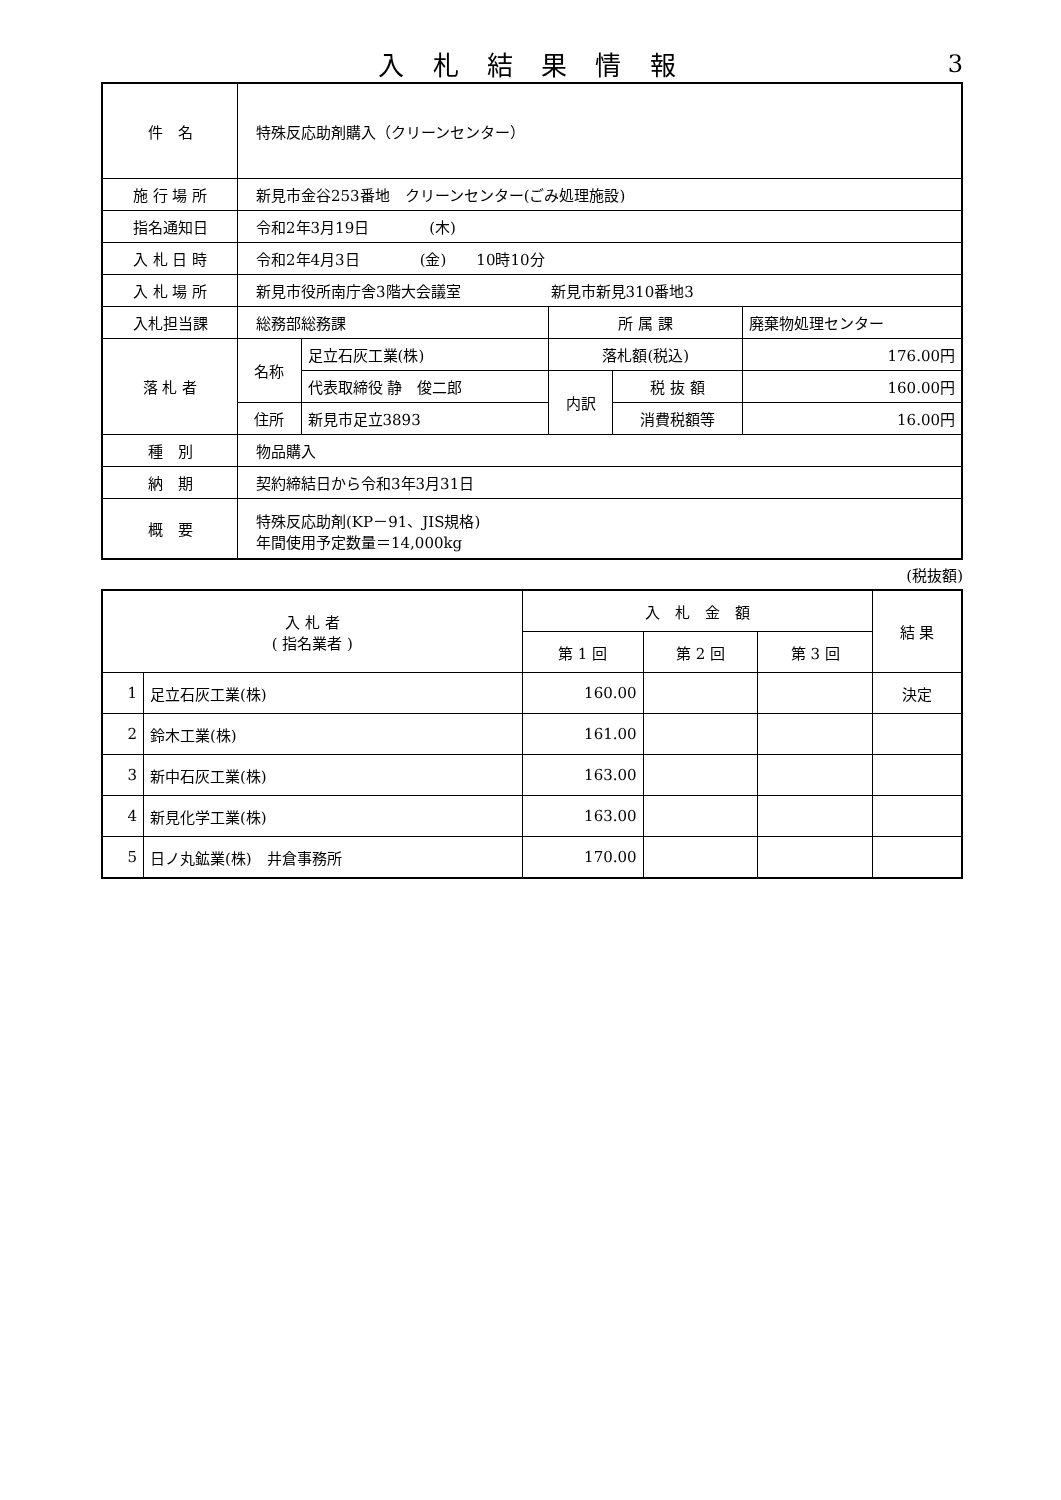入 札 結 果 情 報
3
| 件 名 | 特殊反応助剤購入（クリーンセンター） | | | | |
| 施 行 場 所 | 新見市金谷253番地 クリーンセンター(ごみ処理施設) | | | | |
| 指名通知日 | 令和2年3月19日 (木) | | | | |
| 入 札 日 時 | 令和2年4月3日 (金) 10時10分 | | | | |
| 入 札 場 所 | 新見市役所南庁舎3階大会議室 新見市新見310番地3 | | | | |
| 入札担当課 | 総務部総務課 | | 所 属 課 | | 廃棄物処理センター |
| 落 札 者 | 名称 | 足立石灰工業(株) | 落札額(税込) | | 176.00円 |
| | | 代表取締役 静 俊二郎 | 内訳 | 税 抜 額 | 160.00円 |
| | 住所 | 新見市足立3893 | | 消費税額等 | 16.00円 |
| 種 別 | 物品購入 | | | | |
| 納 期 | 契約締結日から令和3年3月31日 | | | | |
| 概 要 | 特殊反応助剤(KP－91、JIS規格) 年間使用予定数量＝14,000kg | | | | |
(税抜額)
| 入 札 者 ( 指名業者 ) | | 入 札 金 額 | | | 結 果 |
| --- | --- | --- | --- | --- | --- |
| | | 第 1 回 | 第 2 回 | 第 3 回 | |
| 1 | 足立石灰工業(株) | 160.00 | | | 決定 |
| 2 | 鈴木工業(株) | 161.00 | | | |
| 3 | 新中石灰工業(株) | 163.00 | | | |
| 4 | 新見化学工業(株) | 163.00 | | | |
| 5 | 日ノ丸鉱業(株) 井倉事務所 | 170.00 | | | |